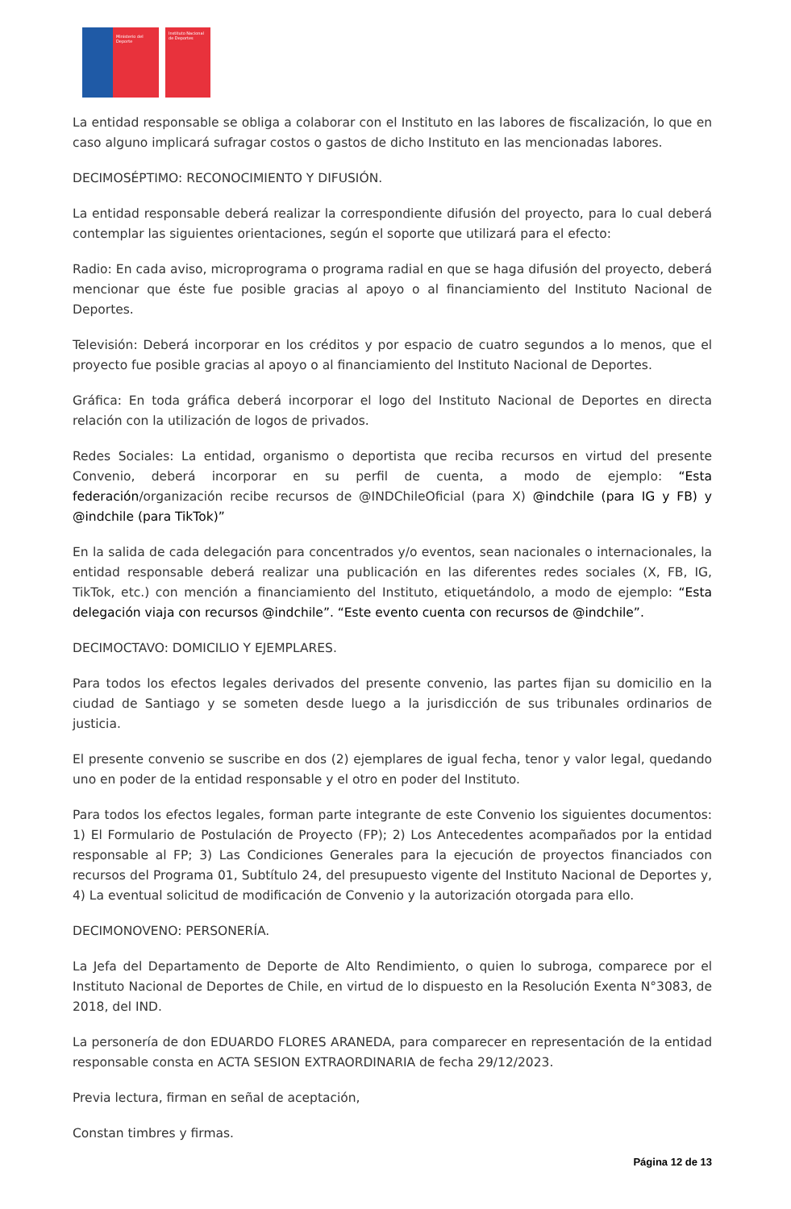Ministerio del Deporte
Instituto Nacional de Deportes
La entidad responsable se obliga a colaborar con el Instituto en las labores de fiscalización, lo que en caso alguno implicará sufragar costos o gastos de dicho Instituto en las mencionadas labores.
DECIMOSÉPTIMO: RECONOCIMIENTO Y DIFUSIÓN.
La entidad responsable deberá realizar la correspondiente difusión del proyecto, para lo cual deberá contemplar las siguientes orientaciones, según el soporte que utilizará para el efecto:
Radio: En cada aviso, microprograma o programa radial en que se haga difusión del proyecto, deberá mencionar que éste fue posible gracias al apoyo o al financiamiento del Instituto Nacional de Deportes.
Televisión: Deberá incorporar en los créditos y por espacio de cuatro segundos a lo menos, que el proyecto fue posible gracias al apoyo o al financiamiento del Instituto Nacional de Deportes.
Gráfica: En toda gráfica deberá incorporar el logo del Instituto Nacional de Deportes en directa relación con la utilización de logos de privados.
Redes Sociales: La entidad, organismo o deportista que reciba recursos en virtud del presente Convenio, deberá incorporar en su perfil de cuenta, a modo de ejemplo: “Esta federación/organización recibe recursos de @INDChileOficial (para X) @indchile (para IG y FB) y @indchile (para TikTok)”
En la salida de cada delegación para concentrados y/o eventos, sean nacionales o internacionales, la entidad responsable deberá realizar una publicación en las diferentes redes sociales (X, FB, IG, TikTok, etc.) con mención a financiamiento del Instituto, etiquetándolo, a modo de ejemplo: “Esta delegación viaja con recursos @indchile”. “Este evento cuenta con recursos de @indchile”.
DECIMOCTAVO: DOMICILIO Y EJEMPLARES.
Para todos los efectos legales derivados del presente convenio, las partes fijan su domicilio en la ciudad de Santiago y se someten desde luego a la jurisdicción de sus tribunales ordinarios de justicia.
El presente convenio se suscribe en dos (2) ejemplares de igual fecha, tenor y valor legal, quedando uno en poder de la entidad responsable y el otro en poder del Instituto.
Para todos los efectos legales, forman parte integrante de este Convenio los siguientes documentos: 1) El Formulario de Postulación de Proyecto (FP); 2) Los Antecedentes acompañados por la entidad responsable al FP; 3) Las Condiciones Generales para la ejecución de proyectos financiados con recursos del Programa 01, Subtítulo 24, del presupuesto vigente del Instituto Nacional de Deportes y, 4) La eventual solicitud de modificación de Convenio y la autorización otorgada para ello.
DECIMONOVENO: PERSONERÍA.
La Jefa del Departamento de Deporte de Alto Rendimiento, o quien lo subroga, comparece por el Instituto Nacional de Deportes de Chile, en virtud de lo dispuesto en la Resolución Exenta N°3083, de 2018, del IND.
La personería de don EDUARDO FLORES ARANEDA, para comparecer en representación de la entidad responsable consta en ACTA SESION EXTRAORDINARIA de fecha 29/12/2023.
Previa lectura, firman en señal de aceptación,
Constan timbres y firmas.
Página 12 de 13